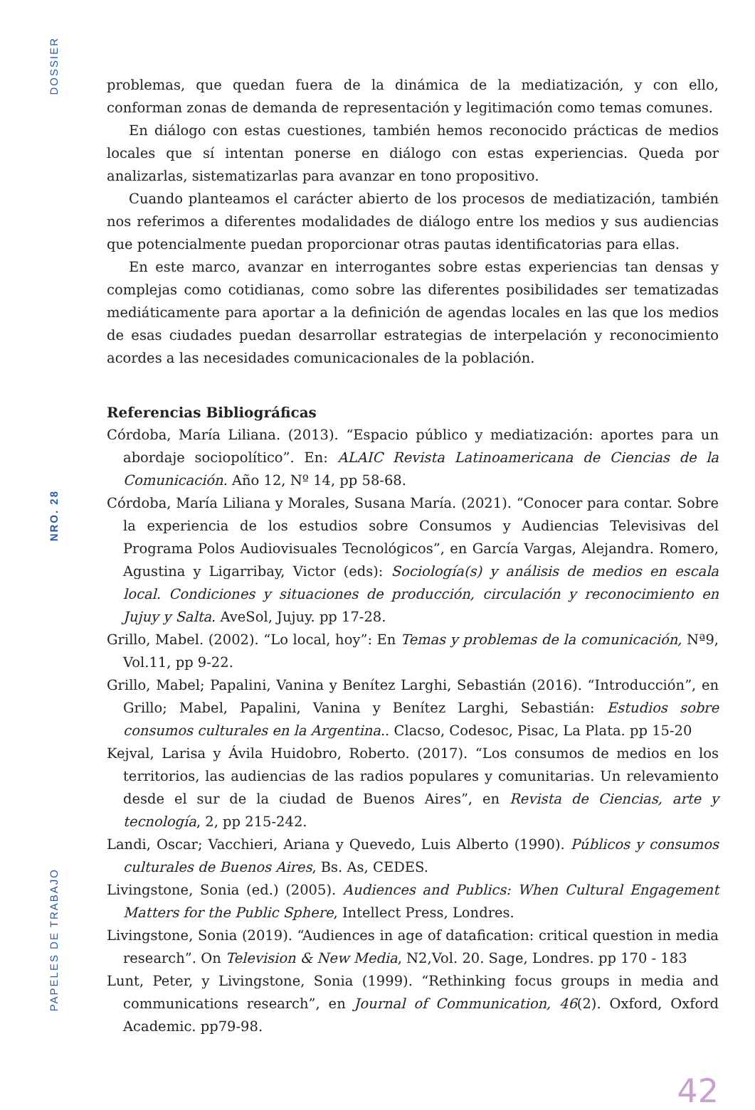DOSSIER
NRO. 28
PAPELES DE TRABAJO
problemas, que quedan fuera de la dinámica de la mediatización, y con ello, conforman zonas de demanda de representación y legitimación como temas comunes.
En diálogo con estas cuestiones, también hemos reconocido prácticas de medios locales que sí intentan ponerse en diálogo con estas experiencias. Queda por analizarlas, sistematizarlas para avanzar en tono propositivo.
Cuando planteamos el carácter abierto de los procesos de mediatización, también nos referimos a diferentes modalidades de diálogo entre los medios y sus audiencias que potencialmente puedan proporcionar otras pautas identificatorias para ellas.
En este marco, avanzar en interrogantes sobre estas experiencias tan densas y complejas como cotidianas, como sobre las diferentes posibilidades ser tematizadas mediáticamente para aportar a la definición de agendas locales en las que los medios de esas ciudades puedan desarrollar estrategias de interpelación y reconocimiento acordes a las necesidades comunicacionales de la población.
Referencias Bibliográficas
Córdoba, María Liliana. (2013). “Espacio público y mediatización: aportes para un abordaje sociopolítico”. En: ALAIC Revista Latinoamericana de Ciencias de la Comunicación. Año 12, Nº 14, pp 58-68.
Córdoba, María Liliana y Morales, Susana María. (2021). “Conocer para contar. Sobre la experiencia de los estudios sobre Consumos y Audiencias Televisivas del Programa Polos Audiovisuales Tecnológicos”, en García Vargas, Alejandra. Romero, Agustina y Ligarribay, Victor (eds): Sociología(s) y análisis de medios en escala local. Condiciones y situaciones de producción, circulación y reconocimiento en Jujuy y Salta. AveSol, Jujuy. pp 17-28.
Grillo, Mabel. (2002). “Lo local, hoy”: En Temas y problemas de la comunicación, Nª9, Vol.11, pp 9-22.
Grillo, Mabel; Papalini, Vanina y Benítez Larghi, Sebastián (2016). “Introducción”, en Grillo; Mabel, Papalini, Vanina y Benítez Larghi, Sebastián: Estudios sobre consumos culturales en la Argentina.. Clacso, Codesoc, Pisac, La Plata. pp 15-20
Kejval, Larisa y Ávila Huidobro, Roberto. (2017). “Los consumos de medios en los territorios, las audiencias de las radios populares y comunitarias. Un relevamiento desde el sur de la ciudad de Buenos Aires”, en Revista de Ciencias, arte y tecnología, 2, pp 215-242.
Landi, Oscar; Vacchieri, Ariana y Quevedo, Luis Alberto (1990). Públicos y consumos culturales de Buenos Aires, Bs. As, CEDES.
Livingstone, Sonia (ed.) (2005). Audiences and Publics: When Cultural Engagement Matters for the Public Sphere, Intellect Press, Londres.
Livingstone, Sonia (2019). “Audiences in age of datafication: critical question in media research”. On Television & New Media, N2,Vol. 20. Sage, Londres. pp 170 - 183
Lunt, Peter, y Livingstone, Sonia (1999). “Rethinking focus groups in media and communications research”, en Journal of Communication, 46(2). Oxford, Oxford Academic. pp79-98.
42